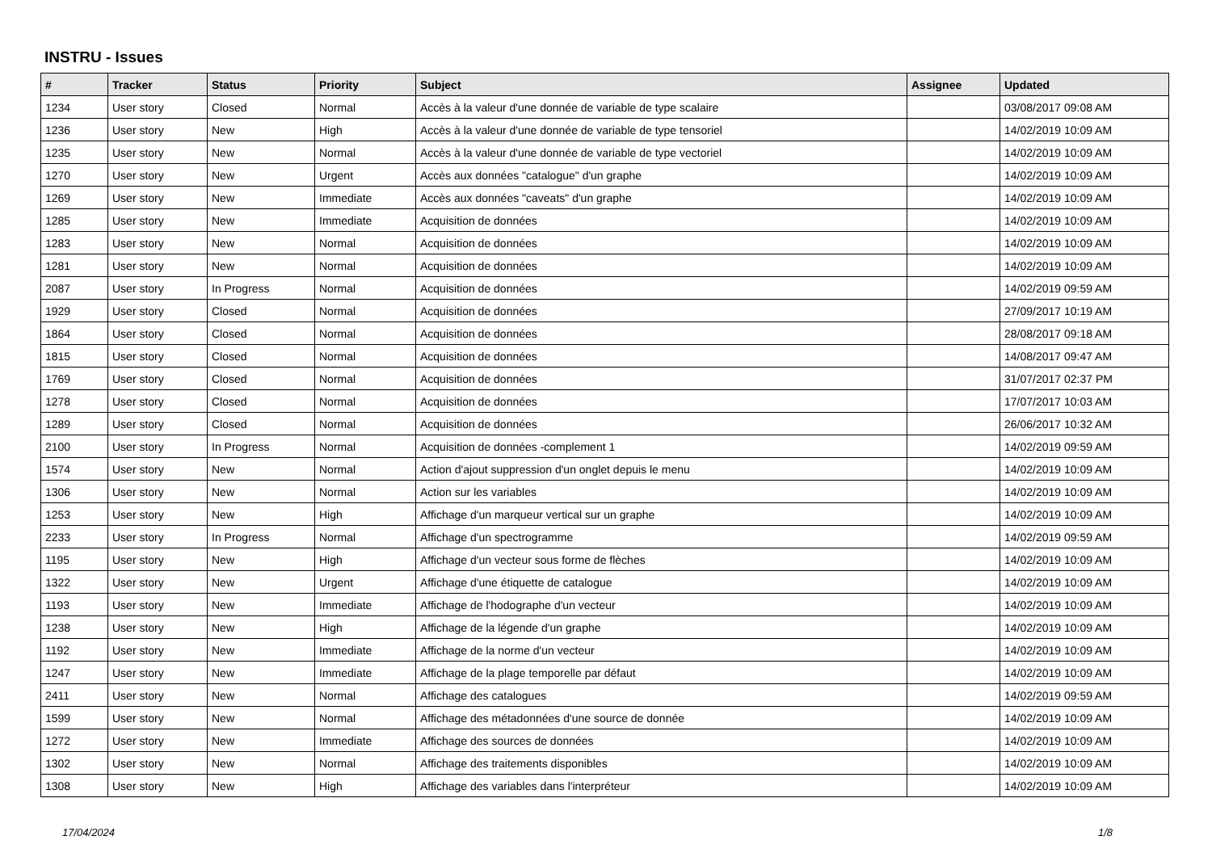INSTRU - Issues
| # | Tracker | Status | Priority | Subject | Assignee | Updated |
| --- | --- | --- | --- | --- | --- | --- |
| 1234 | User story | Closed | Normal | Accès à la valeur d'une donnée de variable de type scalaire | | 03/08/2017 09:08 AM |
| 1236 | User story | New | High | Accès à la valeur d'une donnée de variable de type tensoriel | | 14/02/2019 10:09 AM |
| 1235 | User story | New | Normal | Accès à la valeur d'une donnée de variable de type vectoriel | | 14/02/2019 10:09 AM |
| 1270 | User story | New | Urgent | Accès aux données "catalogue" d'un graphe | | 14/02/2019 10:09 AM |
| 1269 | User story | New | Immediate | Accès aux données "caveats" d'un graphe | | 14/02/2019 10:09 AM |
| 1285 | User story | New | Immediate | Acquisition de données | | 14/02/2019 10:09 AM |
| 1283 | User story | New | Normal | Acquisition de données | | 14/02/2019 10:09 AM |
| 1281 | User story | New | Normal | Acquisition de données | | 14/02/2019 10:09 AM |
| 2087 | User story | In Progress | Normal | Acquisition de données | | 14/02/2019 09:59 AM |
| 1929 | User story | Closed | Normal | Acquisition de données | | 27/09/2017 10:19 AM |
| 1864 | User story | Closed | Normal | Acquisition de données | | 28/08/2017 09:18 AM |
| 1815 | User story | Closed | Normal | Acquisition de données | | 14/08/2017 09:47 AM |
| 1769 | User story | Closed | Normal | Acquisition de données | | 31/07/2017 02:37 PM |
| 1278 | User story | Closed | Normal | Acquisition de données | | 17/07/2017 10:03 AM |
| 1289 | User story | Closed | Normal | Acquisition de données | | 26/06/2017 10:32 AM |
| 2100 | User story | In Progress | Normal | Acquisition de données -complement 1 | | 14/02/2019 09:59 AM |
| 1574 | User story | New | Normal | Action d'ajout suppression d'un onglet depuis le menu | | 14/02/2019 10:09 AM |
| 1306 | User story | New | Normal | Action sur les variables | | 14/02/2019 10:09 AM |
| 1253 | User story | New | High | Affichage d'un marqueur vertical sur un graphe | | 14/02/2019 10:09 AM |
| 2233 | User story | In Progress | Normal | Affichage d'un spectrogramme | | 14/02/2019 09:59 AM |
| 1195 | User story | New | High | Affichage d'un vecteur sous forme de flèches | | 14/02/2019 10:09 AM |
| 1322 | User story | New | Urgent | Affichage d'une étiquette de catalogue | | 14/02/2019 10:09 AM |
| 1193 | User story | New | Immediate | Affichage de l'hodographe d'un vecteur | | 14/02/2019 10:09 AM |
| 1238 | User story | New | High | Affichage de la légende d'un graphe | | 14/02/2019 10:09 AM |
| 1192 | User story | New | Immediate | Affichage de la norme d'un vecteur | | 14/02/2019 10:09 AM |
| 1247 | User story | New | Immediate | Affichage de la plage temporelle par défaut | | 14/02/2019 10:09 AM |
| 2411 | User story | New | Normal | Affichage des catalogues | | 14/02/2019 09:59 AM |
| 1599 | User story | New | Normal | Affichage des métadonnées d'une source de donnée | | 14/02/2019 10:09 AM |
| 1272 | User story | New | Immediate | Affichage des sources de données | | 14/02/2019 10:09 AM |
| 1302 | User story | New | Normal | Affichage des traitements disponibles | | 14/02/2019 10:09 AM |
| 1308 | User story | New | High | Affichage des variables dans l'interpréteur | | 14/02/2019 10:09 AM |
17/04/2024 1/8